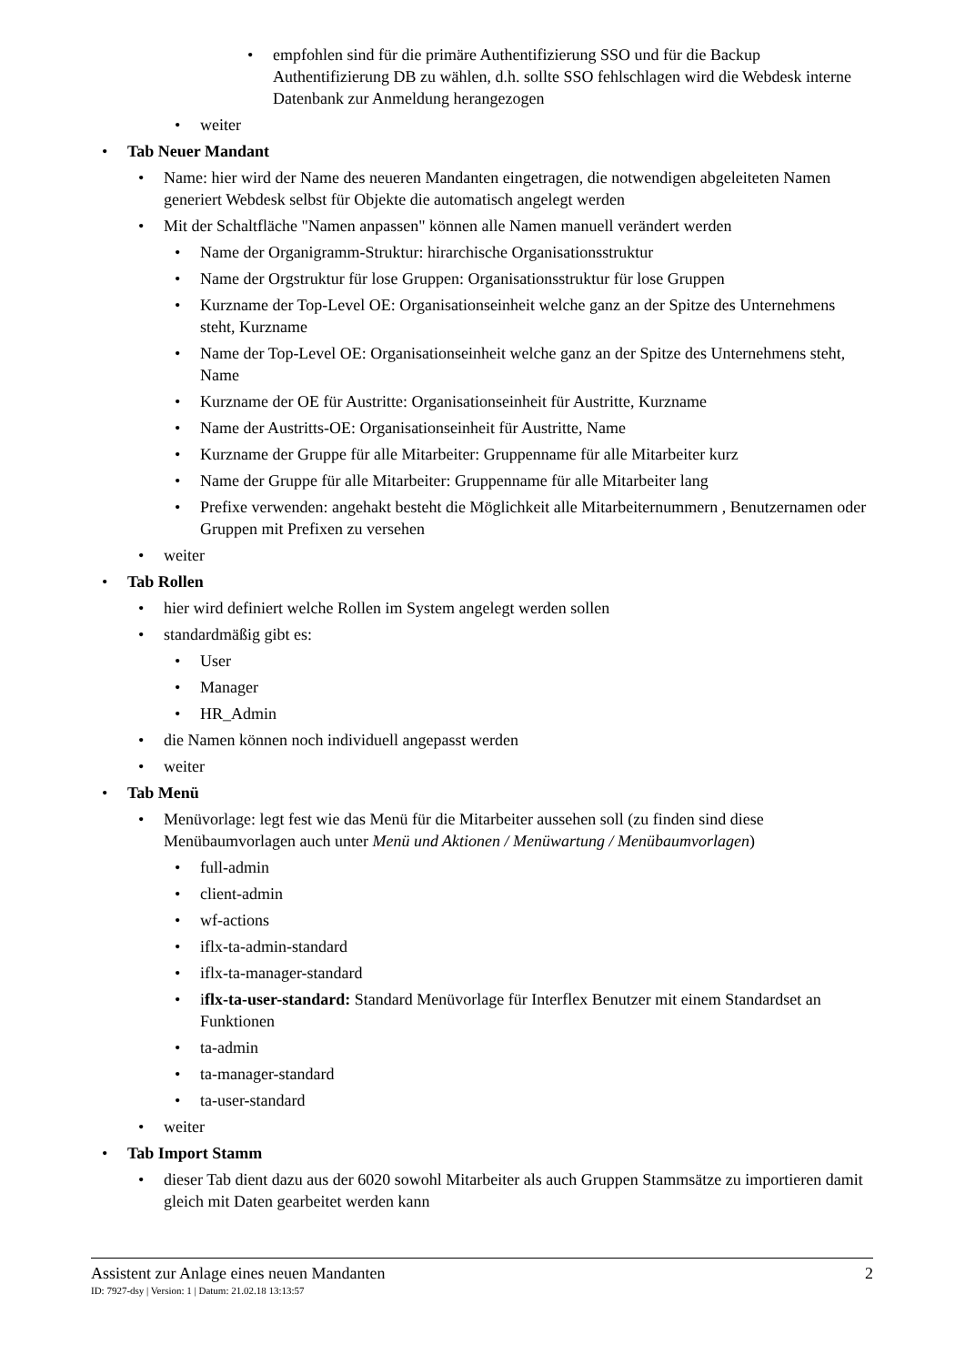• empfohlen sind für die primäre Authentifizierung SSO und für die Backup Authentifizierung DB zu wählen, d.h. sollte SSO fehlschlagen wird die Webdesk interne Datenbank zur Anmeldung herangezogen
• weiter
• Tab Neuer Mandant
• Name: hier wird der Name des neueren Mandanten eingetragen, die notwendigen abgeleiteten Namen generiert Webdesk selbst für Objekte die automatisch angelegt werden
• Mit der Schaltfläche "Namen anpassen" können alle Namen manuell verändert werden
• Name der Organigramm-Struktur: hirarchische Organisationsstruktur
• Name der Orgstruktur für lose Gruppen: Organisationsstruktur für lose Gruppen
• Kurzname der Top-Level OE: Organisationseinheit welche ganz an der Spitze des Unternehmens steht, Kurzname
• Name der Top-Level OE: Organisationseinheit welche ganz an der Spitze des Unternehmens steht, Name
• Kurzname der OE für Austritte: Organisationseinheit für Austritte, Kurzname
• Name der Austritts-OE: Organisationseinheit für Austritte, Name
• Kurzname der Gruppe für alle Mitarbeiter: Gruppenname für alle Mitarbeiter kurz
• Name der Gruppe für alle Mitarbeiter: Gruppenname für alle Mitarbeiter lang
• Prefixe verwenden: angehakt besteht die Möglichkeit alle Mitarbeiternummern , Benutzernamen oder Gruppen mit Prefixen zu versehen
• weiter
• Tab Rollen
• hier wird definiert welche Rollen im System angelegt werden sollen
• standardmäßig gibt es:
• User
• Manager
• HR_Admin
• die Namen können noch individuell angepasst werden
• weiter
• Tab Menü
• Menüvorlage: legt fest wie das Menü für die Mitarbeiter aussehen soll (zu finden sind diese Menübaumvorlagen auch unter Menü und Aktionen / Menüwartung / Menübaumvorlagen)
• full-admin
• client-admin
• wf-actions
• iflx-ta-admin-standard
• iflx-ta-manager-standard
• iflx-ta-user-standard: Standard Menüvorlage für Interflex Benutzer mit einem Standardset an Funktionen
• ta-admin
• ta-manager-standard
• ta-user-standard
• weiter
• Tab Import Stamm
• dieser Tab dient dazu aus der 6020 sowohl Mitarbeiter als auch Gruppen Stammsätze zu importieren damit gleich mit Daten gearbeitet werden kann
Assistent zur Anlage eines neuen Mandanten 2
ID: 7927-dsy | Version: 1 | Datum: 21.02.18 13:13:57